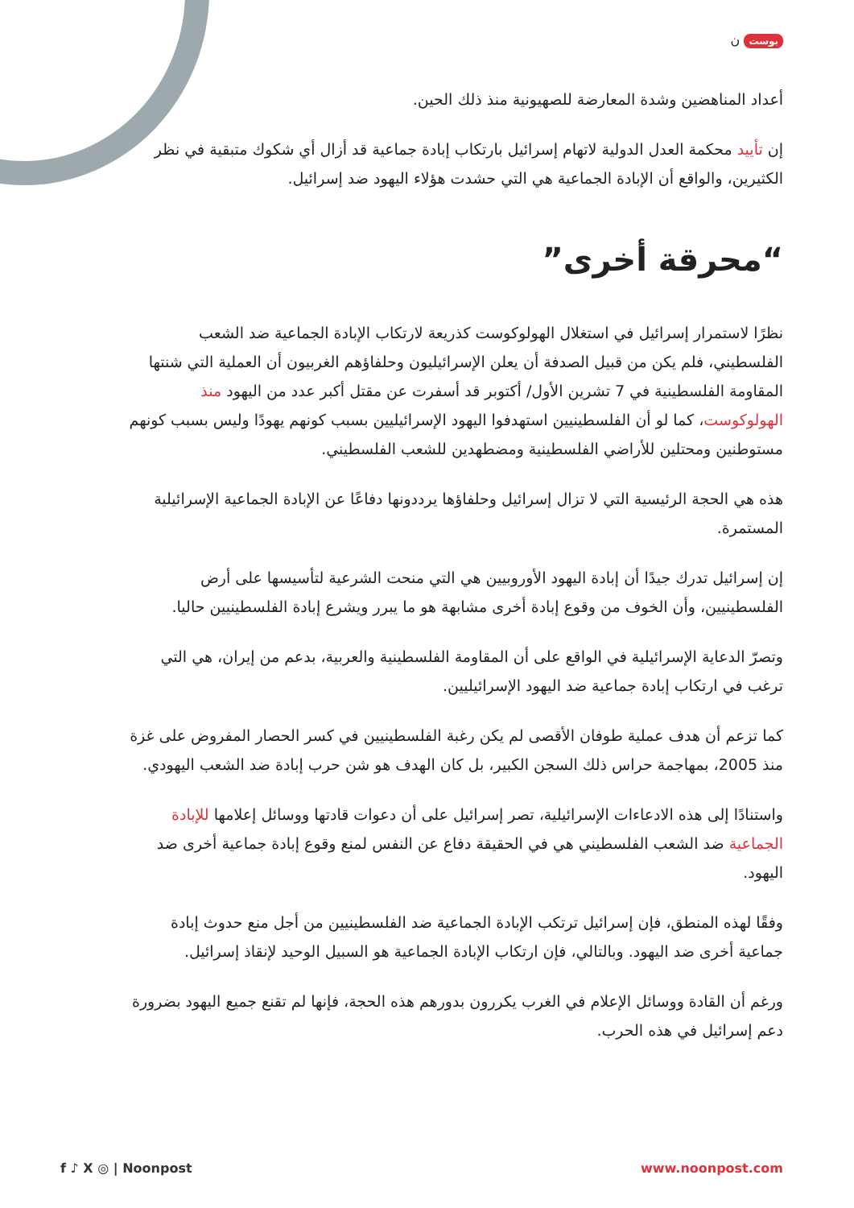بوست ن
أعداد المناهضين وشدة المعارضة للصهيونية منذ ذلك الحين.
إن تأييد محكمة العدل الدولية لاتهام إسرائيل بارتكاب إبادة جماعية قد أزال أي شكوك متبقية في نظر الكثيرين، والواقع أن الإبادة الجماعية هي التي حشدت هؤلاء اليهود ضد إسرائيل.
“محرقة أخرى”
نظرًا لاستمرار إسرائيل في استغلال الهولوكوست كذريعة لارتكاب الإبادة الجماعية ضد الشعب الفلسطيني، فلم يكن من قبيل الصدفة أن يعلن الإسرائيليون وحلفاؤهم الغربيون أن العملية التي شنتها المقاومة الفلسطينية في 7 تشرين الأول/ أكتوبر قد أسفرت عن مقتل أكبر عدد من اليهود منذ الهولوكوست، كما لو أن الفلسطينيين استهدفوا اليهود الإسرائيليين بسبب كونهم يهودًا وليس بسبب كونهم مستوطنين ومحتلين للأراضي الفلسطينية ومضطهدين للشعب الفلسطيني.
هذه هي الحجة الرئيسية التي لا تزال إسرائيل وحلفاؤها يرددونها دفاعًا عن الإبادة الجماعية الإسرائيلية المستمرة.
إن إسرائيل تدرك جيدًا أن إبادة اليهود الأوروبيين هي التي منحت الشرعية لتأسيسها على أرض الفلسطينيين، وأن الخوف من وقوع إبادة أخرى مشابهة هو ما يبرر ويشرع إبادة الفلسطينيين حاليا.
وتصرّ الدعاية الإسرائيلية في الواقع على أن المقاومة الفلسطينية والعربية، بدعم من إيران، هي التي ترغب في ارتكاب إبادة جماعية ضد اليهود الإسرائيليين.
كما تزعم أن هدف عملية طوفان الأقصى لم يكن رغبة الفلسطينيين في كسر الحصار المفروض على غزة منذ 2005، بمهاجمة حراس ذلك السجن الكبير، بل كان الهدف هو شن حرب إبادة ضد الشعب اليهودي.
واستنادًا إلى هذه الادعاءات الإسرائيلية، تصر إسرائيل على أن دعوات قادتها ووسائل إعلامها للإبادة الجماعية ضد الشعب الفلسطيني هي في الحقيقة دفاع عن النفس لمنع وقوع إبادة جماعية أخرى ضد اليهود.
وفقًا لهذه المنطق، فإن إسرائيل ترتكب الإبادة الجماعية ضد الفلسطينيين من أجل منع حدوث إبادة جماعية أخرى ضد اليهود. وبالتالي، فإن ارتكاب الإبادة الجماعية هو السبيل الوحيد لإنقاذ إسرائيل.
ورغم أن القادة ووسائل الإعلام في الغرب يكررون بدورهم هذه الحجة، فإنها لم تقنع جميع اليهود بضرورة دعم إسرائيل في هذه الحرب.
f ♪ X ◎ | Noonpost www.noonpost.com